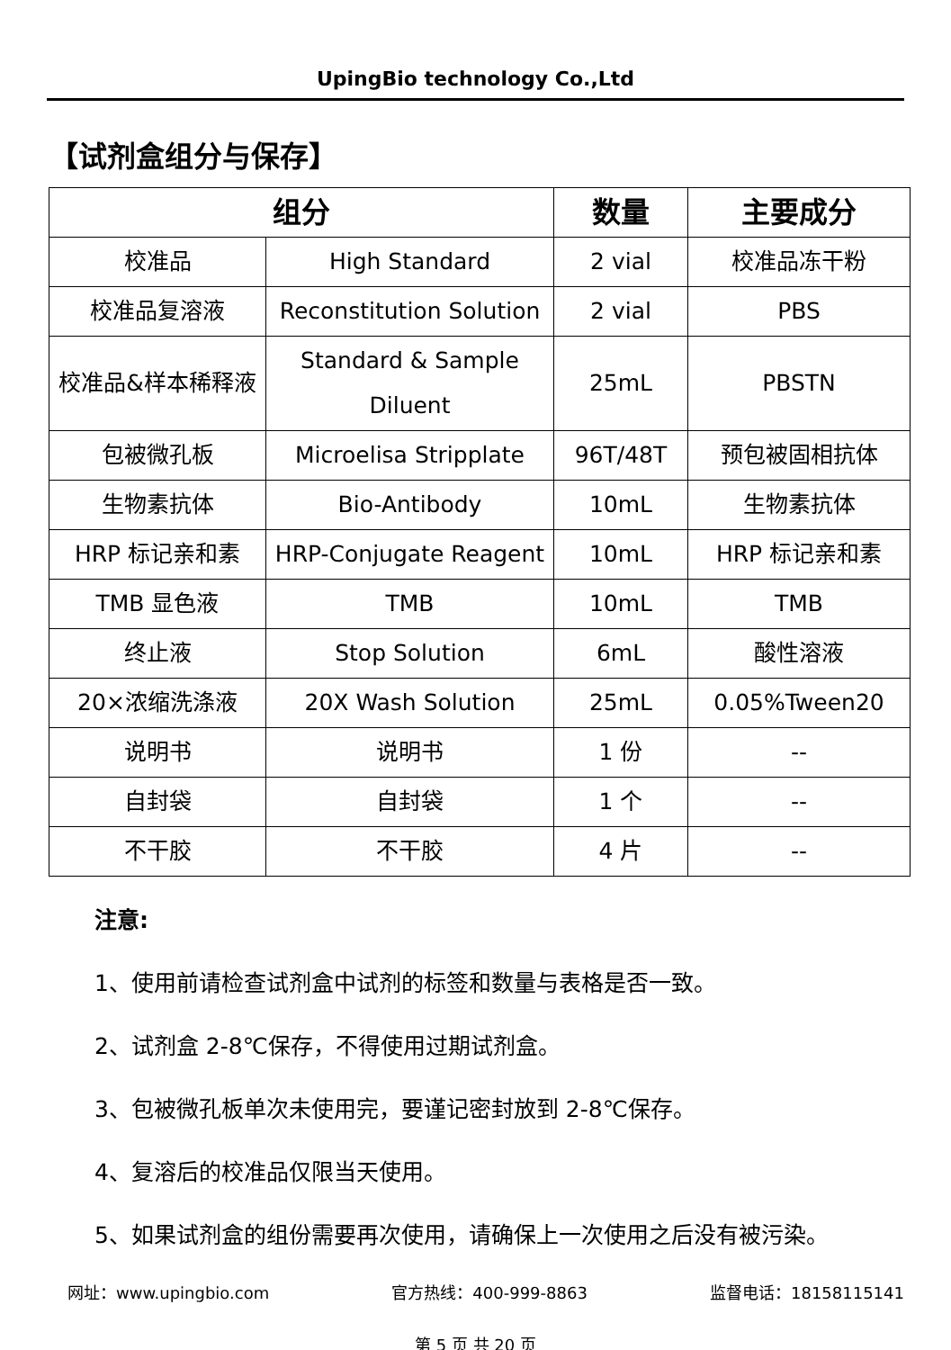UpingBio technology Co.,Ltd
【试剂盒组分与保存】
| 组分 | | 数量 | 主要成分 |
| --- | --- | --- | --- |
| 校准品 | High Standard | 2 vial | 校准品冻干粉 |
| 校准品复溶液 | Reconstitution Solution | 2 vial | PBS |
| 校准品&样本稀释液 | Standard & Sample Diluent | 25mL | PBSTN |
| 包被微孔板 | Microelisa Stripplate | 96T/48T | 预包被固相抗体 |
| 生物素抗体 | Bio-Antibody | 10mL | 生物素抗体 |
| HRP 标记亲和素 | HRP-Conjugate Reagent | 10mL | HRP 标记亲和素 |
| TMB 显色液 | TMB | 10mL | TMB |
| 终止液 | Stop Solution | 6mL | 酸性溶液 |
| 20×浓缩洗涤液 | 20X Wash Solution | 25mL | 0.05%Tween20 |
| 说明书 | 说明书 | 1 份 | -- |
| 自封袋 | 自封袋 | 1 个 | -- |
| 不干胶 | 不干胶 | 4 片 | -- |
注意:
1、使用前请检查试剂盒中试剂的标签和数量与表格是否一致。
2、试剂盒 2-8℃保存，不得使用过期试剂盒。
3、包被微孔板单次未使用完，要谨记密封放到 2-8℃保存。
4、复溶后的校准品仅限当天使用。
5、如果试剂盒的组份需要再次使用，请确保上一次使用之后没有被污染。
网址：www.upingbio.com 官方热线：400-999-8863 监督电话：18158115141
第 5 页 共 20 页